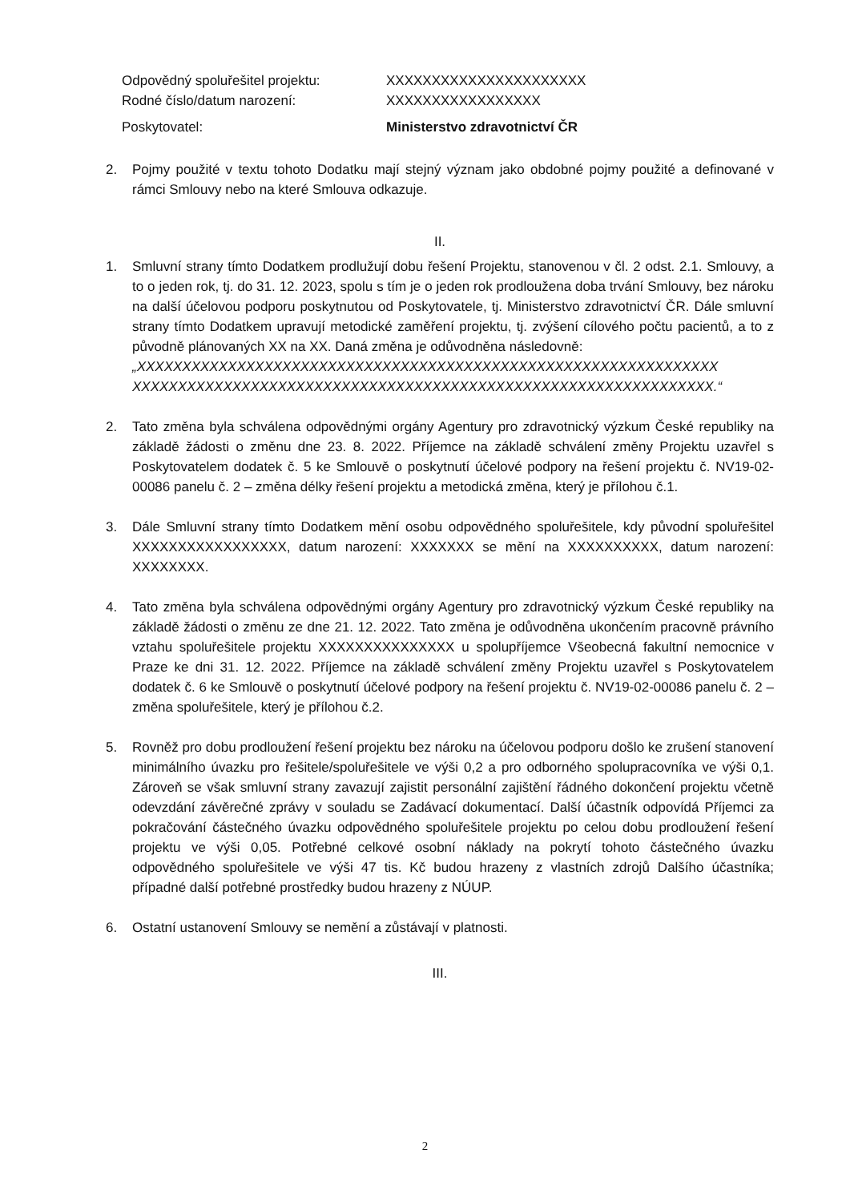Odpovědný spoluřešitel projektu: XXXXXXXXXXXXXXXXXXXXXX
Rodné číslo/datum narození: XXXXXXXXXXXXXXXXX
Poskytovatel: Ministerstvo zdravotnictví ČR
2. Pojmy použité v textu tohoto Dodatku mají stejný význam jako obdobné pojmy použité a definované v rámci Smlouvy nebo na které Smlouva odkazuje.
II.
1. Smluvní strany tímto Dodatkem prodlužují dobu řešení Projektu, stanovenou v čl. 2 odst. 2.1. Smlouvy, a to o jeden rok, tj. do 31. 12. 2023, spolu s tím je o jeden rok prodloužena doba trvání Smlouvy, bez nároku na další účelovou podporu poskytnutou od Poskytovatele, tj. Ministerstvo zdravotnictví ČR. Dále smluvní strany tímto Dodatkem upravují metodické zaměření projektu, tj. zvýšení cílového počtu pacientů, a to z původně plánovaných XX na XX. Daná změna je odůvodněna následovně:
„XXXXXXXXXXXXXXXXXXXXXXXXXXXXXXXXXXXXXXXXXXXXXXXXXXXXXXXXXXXXXXXX XXXXXXXXXXXXXXXXXXXXXXXXXXXXXXXXXXXXXXXXXXXXXXXXXXXXXXXXXXXXXXXX.“
2. Tato změna byla schválena odpovědnými orgány Agentury pro zdravotnický výzkum České republiky na základě žádosti o změnu dne 23. 8. 2022. Příjemce na základě schválení změny Projektu uzavřel s Poskytovatelem dodatek č. 5 ke Smlouvě o poskytnutí účelové podpory na řešení projektu č. NV19-02-00086 panelu č. 2 – změna délky řešení projektu a metodická změna, který je přílohou č.1.
3. Dále Smluvní strany tímto Dodatkem mění osobu odpovědného spoluřešitele, kdy původní spoluřešitel XXXXXXXXXXXXXXXXX, datum narození: XXXXXXX se mění na XXXXXXXXXX, datum narození: XXXXXXXX.
4. Tato změna byla schválena odpovědnými orgány Agentury pro zdravotnický výzkum České republiky na základě žádosti o změnu ze dne 21. 12. 2022. Tato změna je odůvodněna ukončením pracovně právního vztahu spoluřešitele projektu XXXXXXXXXXXXXXX u spolupříjemce Všeobecná fakultní nemocnice v Praze ke dni 31. 12. 2022. Příjemce na základě schválení změny Projektu uzavřel s Poskytovatelem dodatek č. 6 ke Smlouvě o poskytnutí účelové podpory na řešení projektu č. NV19-02-00086 panelu č. 2 – změna spoluřešitele, který je přílohou č.2.
5. Rovněž pro dobu prodloužení řešení projektu bez nároku na účelovou podporu došlo ke zrušení stanovení minimálního úvazku pro řešitele/spoluřešitele ve výši 0,2 a pro odborného spolupracovníka ve výši 0,1. Zároveň se však smluvní strany zavazují zajistit personální zajištění řádného dokončení projektu včetně odevzdání závěrečné zprávy v souladu se Zadávací dokumentací. Další účastník odpovídá Příjemci za pokračování částečného úvazku odpovědného spoluřešitele projektu po celou dobu prodloužení řešení projektu ve výši 0,05. Potřebné celkové osobní náklady na pokrytí tohoto částečného úvazku odpovědného spoluřešitele ve výši 47 tis. Kč budou hrazeny z vlastních zdrojů Dalšího účastníka; případné další potřebné prostředky budou hrazeny z NÚUP.
6. Ostatní ustanovení Smlouvy se nemění a zůstávají v platnosti.
III.
2